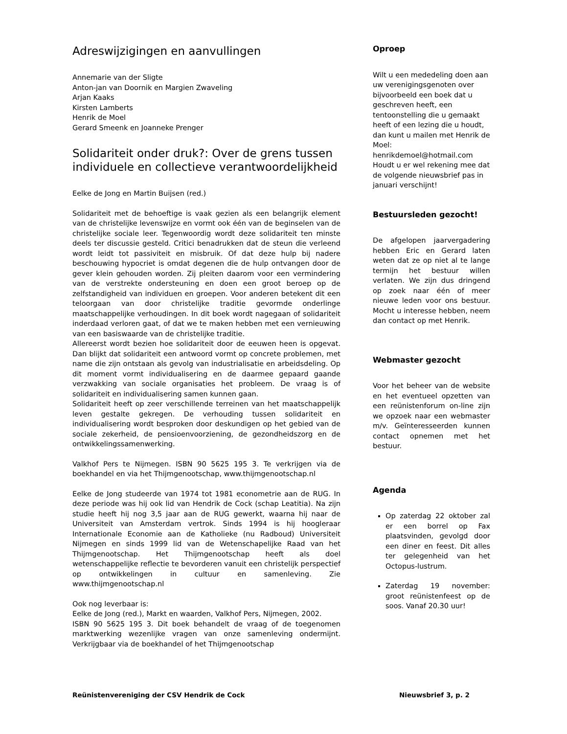Adreswijzigingen en aanvullingen
Annemarie van der Sligte
Anton-jan van Doornik en Margien Zwaveling
Arjan Kaaks
Kirsten Lamberts
Henrik de Moel
Gerard Smeenk en Joanneke Prenger
Solidariteit onder druk?: Over de grens tussen individuele en collectieve verantwoordelijkheid
Eelke de Jong en Martin Buijsen (red.)
Solidariteit met de behoeftige is vaak gezien als een belangrijk element van de christelijke levenswijze en vormt ook één van de beginselen van de christelijke sociale leer. Tegenwoordig wordt deze solidariteit ten minste deels ter discussie gesteld. Critici benadrukken dat de steun die verleend wordt leidt tot passiviteit en misbruik. Of dat deze hulp bij nadere beschouwing hypocriet is omdat degenen die de hulp ontvangen door de gever klein gehouden worden. Zij pleiten daarom voor een vermindering van de verstrekte ondersteuning en doen een groot beroep op de zelfstandigheid van individuen en groepen. Voor anderen betekent dit een teloorgaan van door christelijke traditie gevormde onderlinge maatschappelijke verhoudingen. In dit boek wordt nagegaan of solidariteit inderdaad verloren gaat, of dat we te maken hebben met een vernieuwing van een basiswaarde van de christelijke traditie.
Allereerst wordt bezien hoe solidariteit door de eeuwen heen is opgevat. Dan blijkt dat solidariteit een antwoord vormt op concrete problemen, met name die zijn ontstaan als gevolg van industrialisatie en arbeidsdeling. Op dit moment vormt individualisering en de daarmee gepaard gaande verzwakking van sociale organisaties het probleem. De vraag is of solidariteit en individualisering samen kunnen gaan.
Solidariteit heeft op zeer verschillende terreinen van het maatschappelijk leven gestalte gekregen. De verhouding tussen solidariteit en individualisering wordt besproken door deskundigen op het gebied van de sociale zekerheid, de pensioenvoorziening, de gezondheidszorg en de ontwikkelingssamenwerking.
Valkhof Pers te Nijmegen. ISBN 90 5625 195 3. Te verkrijgen via de boekhandel en via het Thijmgenootschap, www.thijmgenootschap.nl
Eelke de Jong studeerde van 1974 tot 1981 econometrie aan de RUG. In deze periode was hij ook lid van Hendrik de Cock (schap Leatitia). Na zijn studie heeft hij nog 3,5 jaar aan de RUG gewerkt, waarna hij naar de Universiteit van Amsterdam vertrok. Sinds 1994 is hij hoogleraar Internationale Economie aan de Katholieke (nu Radboud) Universiteit Nijmegen en sinds 1999 lid van de Wetenschapelijke Raad van het Thijmgenootschap. Het Thijmgenootschap heeft als doel wetenschappelijke reflectie te bevorderen vanuit een christelijk perspectief op ontwikkelingen in cultuur en samenleving. Zie www.thijmgenootschap.nl
Ook nog leverbaar is:
Eelke de Jong (red.), Markt en waarden, Valkhof Pers, Nijmegen, 2002.
ISBN 90 5625 195 3. Dit boek behandelt de vraag of de toegenomen marktwerking wezenlijke vragen van onze samenleving ondermijnt. Verkrijgbaar via de boekhandel of het Thijmgenootschap
Oproep
Wilt u een mededeling doen aan uw verenigingsgenoten over bijvoorbeeld een boek dat u geschreven heeft, een tentoonstelling die u gemaakt heeft of een lezing die u houdt, dan kunt u mailen met Henrik de Moel:
henrikdemoel@hotmail.com
Houdt u er wel rekening mee dat de volgende nieuwsbrief pas in januari verschijnt!
Bestuursleden gezocht!
De afgelopen jaarvergadering hebben Eric en Gerard laten weten dat ze op niet al te lange termijn het bestuur willen verlaten. We zijn dus dringend op zoek naar één of meer nieuwe leden voor ons bestuur. Mocht u interesse hebben, neem dan contact op met Henrik.
Webmaster gezocht
Voor het beheer van de website en het eventueel opzetten van een reünistenforum on-line zijn we opzoek naar een webmaster m/v. Geïnteresseerden kunnen contact opnemen met het bestuur.
Agenda
Op zaterdag 22 oktober zal er een borrel op Fax plaatsvinden, gevolgd door een diner en feest. Dit alles ter gelegenheid van het Octopus-lustrum.
Zaterdag 19 november: groot reünistenfeest op de soos. Vanaf 20.30 uur!
Reünistenvereniging der CSV Hendrik de Cock Nieuwsbrief 3, p. 2